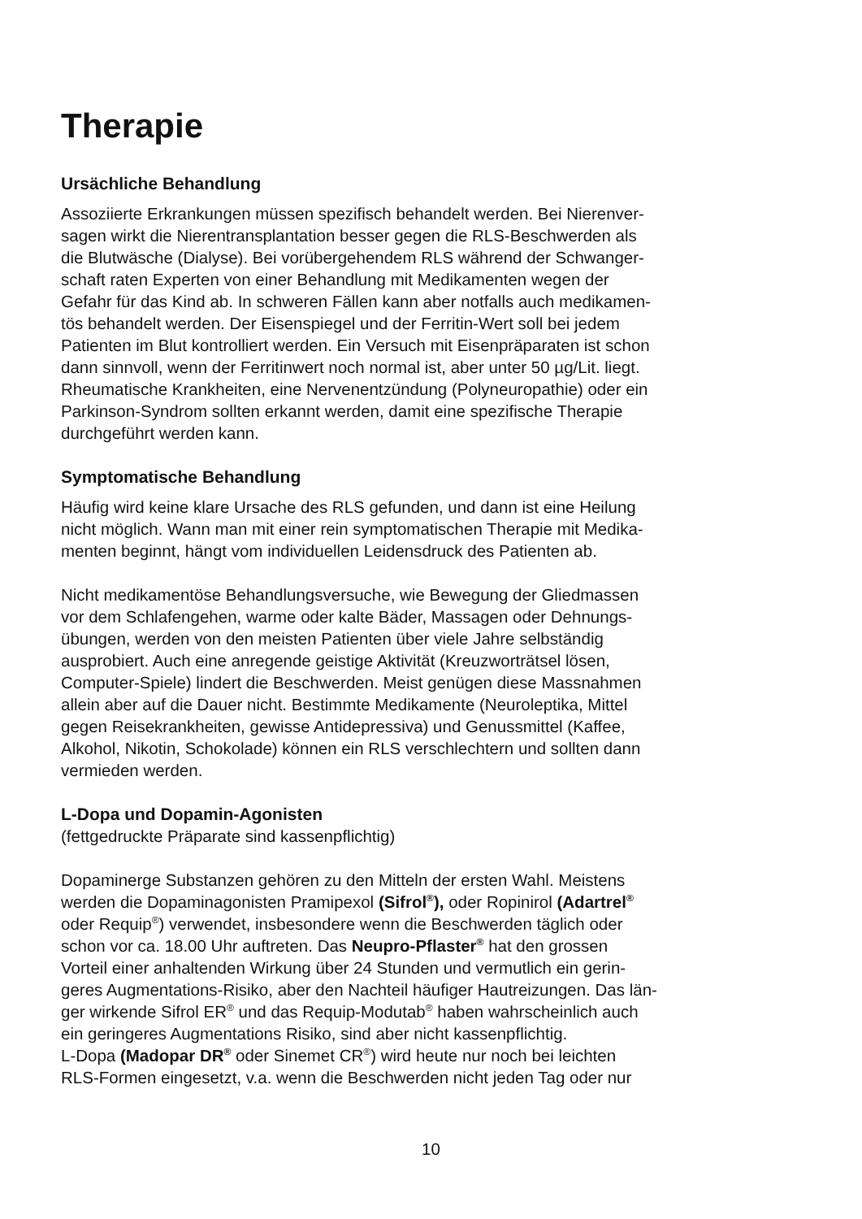Therapie
Ursächliche Behandlung
Assoziierte Erkrankungen müssen spezifisch behandelt werden. Bei Nierenver-
sagen wirkt die Nierentransplantation besser gegen die RLS-Beschwerden als
die Blutwäsche (Dialyse). Bei vorübergehendem RLS während der Schwanger-
schaft raten Experten von einer Behandlung mit Medikamenten wegen der
Gefahr für das Kind ab. In schweren Fällen kann aber notfalls auch medikamen-
tös behandelt werden. Der Eisenspiegel und der Ferritin-Wert soll bei jedem
Patienten im Blut kontrolliert werden. Ein Versuch mit Eisenpräparaten ist schon
dann sinnvoll, wenn der Ferritinwert noch normal ist, aber unter 50 µg/Lit. liegt.
Rheumatische Krankheiten, eine Nervenentzündung (Polyneuropathie) oder ein
Parkinson-Syndrom sollten erkannt werden, damit eine spezifische Therapie
durchgeführt werden kann.
Symptomatische Behandlung
Häufig wird keine klare Ursache des RLS gefunden, und dann ist eine Heilung
nicht möglich. Wann man mit einer rein symptomatischen Therapie mit Medika-
menten beginnt, hängt vom individuellen Leidensdruck des Patienten ab.
Nicht medikamentöse Behandlungsversuche, wie Bewegung der Gliedmassen
vor dem Schlafengehen, warme oder kalte Bäder, Massagen oder Dehnungs-
übungen, werden von den meisten Patienten über viele Jahre selbständig
ausprobiert. Auch eine anregende geistige Aktivität (Kreuzworträtsel lösen,
Computer-Spiele) lindert die Beschwerden. Meist genügen diese Massnahmen
allein aber auf die Dauer nicht. Bestimmte Medikamente (Neuroleptika, Mittel
gegen Reisekrankheiten, gewisse Antidepressiva) und Genussmittel (Kaffee,
Alkohol, Nikotin, Schokolade) können ein RLS verschlechtern und sollten dann
vermieden werden.
L-Dopa und Dopamin-Agonisten
(fettgedruckte Präparate sind kassenpflichtig)
Dopaminerge Substanzen gehören zu den Mitteln der ersten Wahl. Meistens
werden die Dopaminagonisten Pramipexol (Sifrol<sup>®</sup>), oder Ropinirol (Adartrel<sup>®</sup>
oder Requip<sup>®</sup>) verwendet, insbesondere wenn die Beschwerden täglich oder
schon vor ca. 18.00 Uhr auftreten. Das Neupro-Pflaster<sup>®</sup> hat den grossen
Vorteil einer anhaltenden Wirkung über 24 Stunden und vermutlich ein gerin-
geres Augmentations-Risiko, aber den Nachteil häufiger Hautreizungen. Das län-
ger wirkende Sifrol ER<sup>®</sup> und das Requip-Modutab<sup>®</sup> haben wahrscheinlich auch
ein geringeres Augmentations Risiko, sind aber nicht kassenpflichtig.
L-Dopa (Madopar DR<sup>®</sup> oder Sinemet CR<sup>®</sup>) wird heute nur noch bei leichten
RLS-Formen eingesetzt, v.a. wenn die Beschwerden nicht jeden Tag oder nur
10